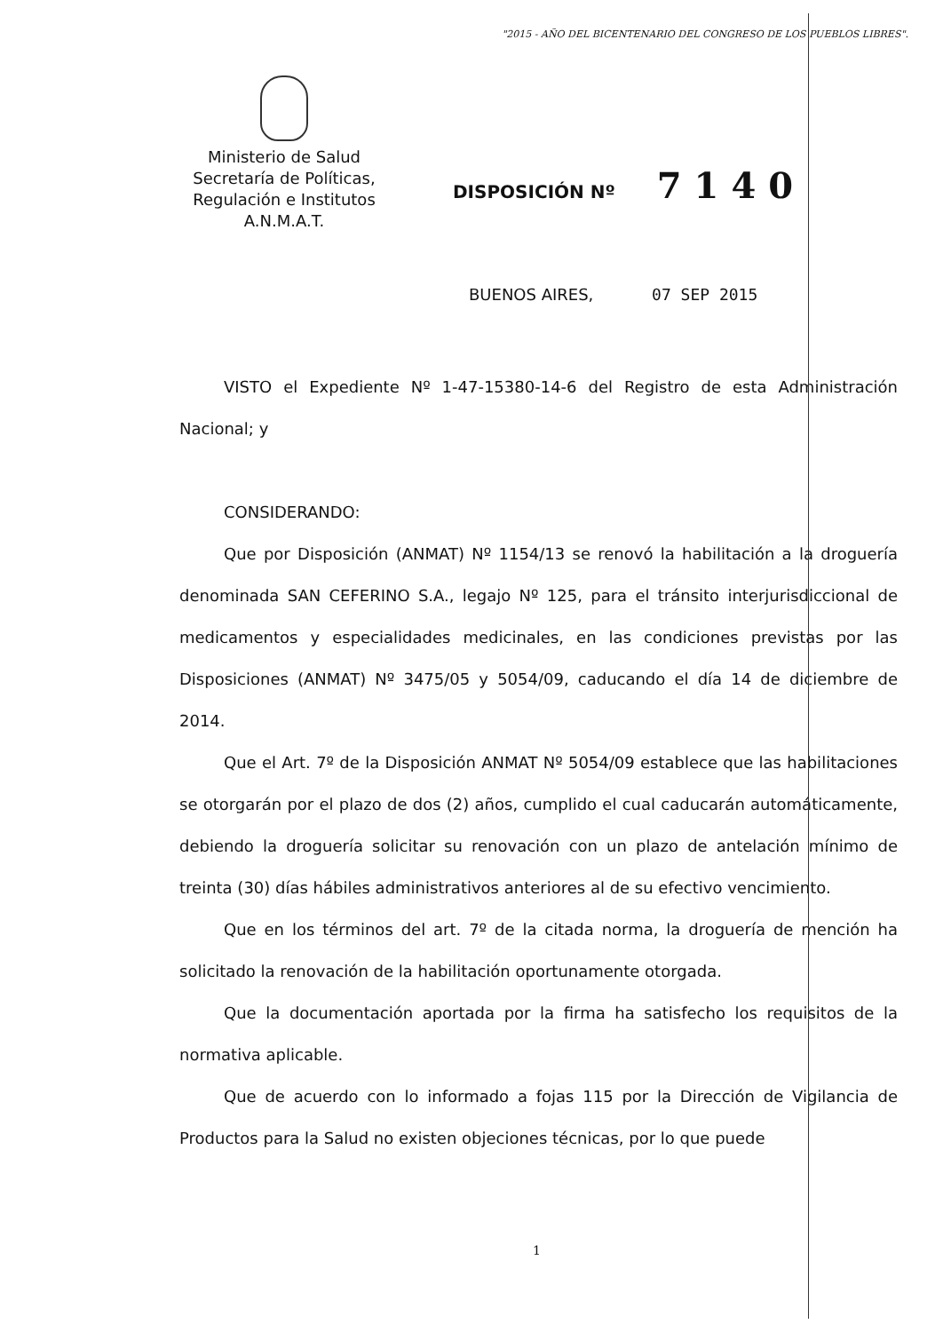"2015 - AÑO DEL BICENTENARIO DEL CONGRESO DE LOS PUEBLOS LIBRES".
Ministerio de Salud
Secretaría de Políticas,
Regulación e Institutos
A.N.M.A.T.
DISPOSICIÓN Nº 7140
BUENOS AIRES, 07 SEP 2015
VISTO el Expediente Nº 1-47-15380-14-6 del Registro de esta Administración Nacional; y
CONSIDERANDO:
Que por Disposición (ANMAT) Nº 1154/13 se renovó la habilitación a la droguería denominada SAN CEFERINO S.A., legajo Nº 125, para el tránsito interjurisdiccional de medicamentos y especialidades medicinales, en las condiciones previstas por las Disposiciones (ANMAT) Nº 3475/05 y 5054/09, caducando el día 14 de diciembre de 2014.
Que el Art. 7º de la Disposición ANMAT Nº 5054/09 establece que las habilitaciones se otorgarán por el plazo de dos (2) años, cumplido el cual caducarán automáticamente, debiendo la droguería solicitar su renovación con un plazo de antelación mínimo de treinta (30) días hábiles administrativos anteriores al de su efectivo vencimiento.
Que en los términos del art. 7º de la citada norma, la droguería de mención ha solicitado la renovación de la habilitación oportunamente otorgada.
Que la documentación aportada por la firma ha satisfecho los requisitos de la normativa aplicable.
Que de acuerdo con lo informado a fojas 115 por la Dirección de Vigilancia de Productos para la Salud no existen objeciones técnicas, por lo que puede
1